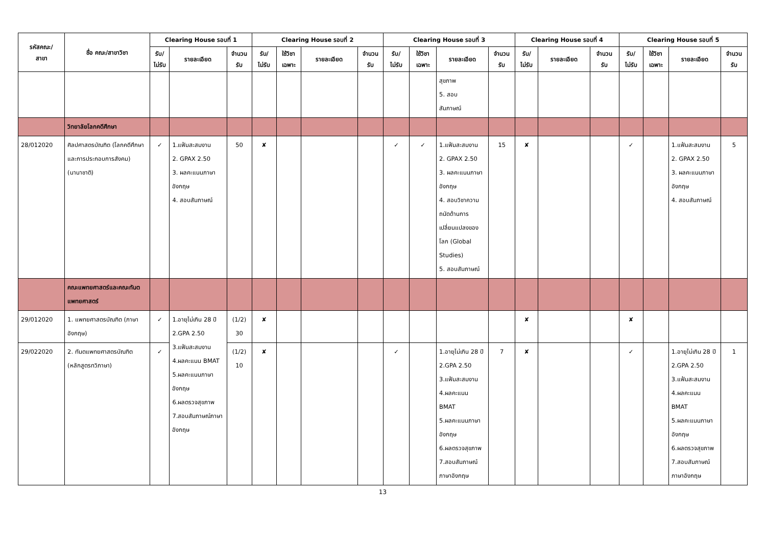| รหัสคณะ/ สาขา | ชื่อ คณะ/สาขาวิชา | Clearing House รอบที่ 1 | | | Clearing House รอบที่ 2 | | | | Clearing House รอบที่ 3 | | | | Clearing House รอบที่ 4 | | | Clearing House รอบที่ 5 | | | |
| --- | --- | --- | --- | --- | --- | --- | --- | --- | --- | --- | --- | --- | --- | --- | --- | --- | --- | --- | --- |
| | | รับ/ ไม่รับ | รายละเอียด | จำนวน รับ | รับ/ ไม่รับ | ใช้วิชา เฉพาะ | รายละเอียด | จำนวน รับ | รับ/ ไม่รับ | ใช้วิชา เฉพาะ | รายละเอียด | จำนวน รับ | รับ/ ไม่รับ | รายละเอียด | จำนวน รับ | รับ/ ไม่รับ | ใช้วิชา เฉพาะ | รายละเอียด | จำนวน รับ |
| | | | | | | | | | | | สุขภาพ 5. สอบ สัมภาษณ์ | | | | | | | | |
| | วิทยาลัยโลกคดีศึกษา | | | | | | | | | | | | | | | | | | |
| 28/012020 | ศิลปศาสตรบัณฑิต (โลกคดีศึกษาและการประกอบการสังคม) (นานาชาติ) | ✓ | 1.แฟ้มสะสมงาน 2. GPAX 2.50 3. ผลคะแนนภาษาอังกฤษ 4. สอบสัมภาษณ์ | 50 | ✘ | | | | ✓ | ✓ | 1.แฟ้มสะสมงาน 2. GPAX 2.50 3. ผลคะแนนภาษาอังกฤษ 4. สอบวิชาความถนัดด้านการเปลี่ยนแปลงของโลก (Global Studies) 5. สอบสัมภาษณ์ | 15 | ✘ | | | ✓ | | 1.แฟ้มสะสมงาน 2. GPAX 2.50 3. ผลคะแนนภาษาอังกฤษ 4. สอบสัมภาษณ์ | 5 |
| | คณะแพทยศาสตร์และคณะทันตแพทยศาสตร์ | | | | | | | | | | | | | | | | | | |
| 29/012020 | 1. แพทยศาสตรบัณฑิต (ภาษาอังกฤษ) | ✓ | 1.อายุไม่เกิน 28 ปี 2.GPA 2.50 3.แฟ้มสะสมงาน 4.ผลคะแนน BMAT 5.ผลคะแนนภาษาอังกฤษ 6.ผลตรวจสุขภาพ 7.สอบสัมภาษณ์ภาษาอังกฤษ | (1/2) 30 | ✘ | | | | | | | | ✘ | | | ✘ | | | |
| 29/022020 | 2. ทันตแพทยศาสตรบัณฑิต (หลักสูตรทวิภาษา) | ✓ | | (1/2) 10 | ✘ | | | | ✓ | | 1.อายุไม่เกิน 28 ปี 2.GPA 2.50 3.แฟ้มสะสมงาน 4.ผลคะแนน BMAT 5.ผลคะแนนภาษาอังกฤษ 6.ผลตรวจสุขภาพ 7.สอบสัมภาษณ์ภาษาอังกฤษ | 7 | ✘ | | | ✓ | | 1.อายุไม่เกิน 28 ปี 2.GPA 2.50 3.แฟ้มสะสมงาน 4.ผลคะแนน BMAT 5.ผลคะแนนภาษาอังกฤษ 6.ผลตรวจสุขภาพ 7.สอบสัมภาษณ์ภาษาอังกฤษ | 1 |
13